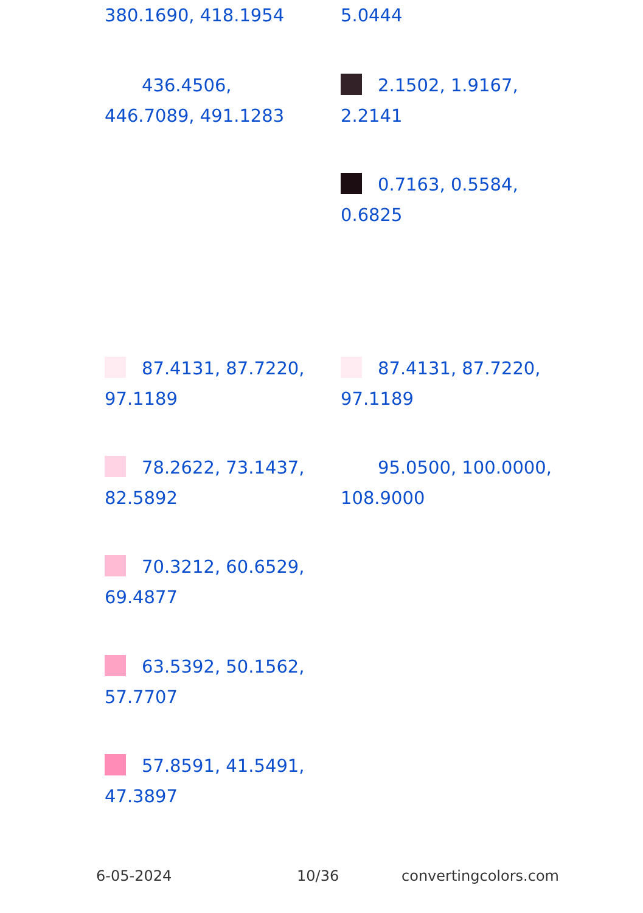380.1690, 418.1954
436.4506, 446.7089, 491.1283
87.4131, 87.7220, 97.1189
78.2622, 73.1437, 82.5892
70.3212, 60.6529, 69.4877
63.5392, 50.1562, 57.7707
57.8591, 41.5491, 47.3897
5.0444
2.1502, 1.9167, 2.2141
0.7163, 0.5584, 0.6825
87.4131, 87.7220, 97.1189
95.0500, 100.0000, 108.9000
6-05-2024 10/36 convertingcolors.com